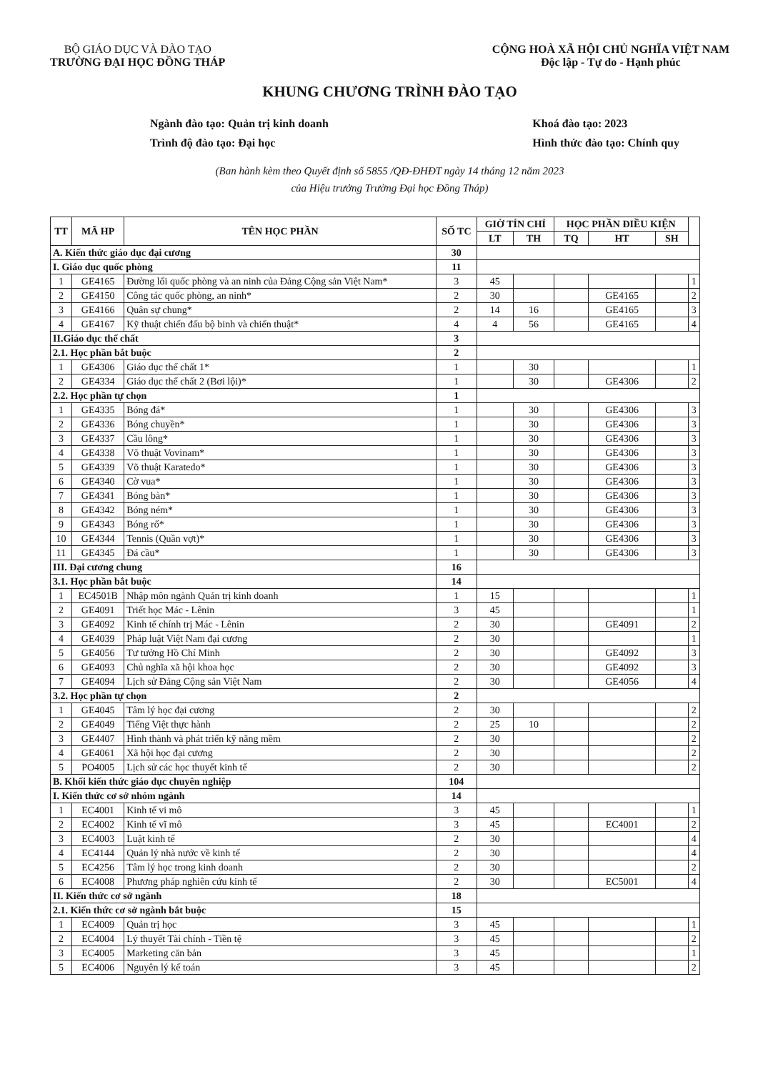BỘ GIÁO DỤC VÀ ĐÀO TẠO
TRƯỜNG ĐẠI HỌC ĐỒNG THÁP
CỘNG HOÀ XÃ HỘI CHỦ NGHĨA VIỆT NAM
Độc lập - Tự do - Hạnh phúc
KHUNG CHƯƠNG TRÌNH ĐÀO TẠO
Ngành đào tạo: Quản trị kinh doanh
Trình độ đào tạo: Đại học
Khoá đào tạo: 2023
Hình thức đào tạo: Chính quy
(Ban hành kèm theo Quyết định số 5855 /QĐ-ĐHĐT ngày 14 tháng 12 năm 2023
của Hiệu trưởng Trường Đại học Đồng Tháp)
| TT | MÃ HP | TÊN HỌC PHẦN | SỐ TC | GIỜ TÍN CHỈ | | HỌC PHẦN ĐIỀU KIỆN | | | |
| --- | --- | --- | --- | --- | --- | --- | --- | --- | --- |
| | | | | LT | TH | TQ | HT | SH | |
| A. Kiến thức giáo dục đại cương | | | 30 | | | | | | |
| I. Giáo dục quốc phòng | | | 11 | | | | | | |
| 1 | GE4165 | Đường lối quốc phòng và an ninh của Đảng Cộng sản Việt Nam* | 3 | 45 | | | | | 1 |
| 2 | GE4150 | Công tác quốc phòng, an ninh* | 2 | 30 | | | GE4165 | | 2 |
| 3 | GE4166 | Quân sự chung* | 2 | 14 | 16 | | GE4165 | | 3 |
| 4 | GE4167 | Kỹ thuật chiến đấu bộ binh và chiến thuật* | 4 | 4 | 56 | | GE4165 | | 4 |
| II.Giáo dục thể chất | | | 3 | | | | | | |
| 2.1. Học phần bắt buộc | | | 2 | | | | | | |
| 1 | GE4306 | Giáo dục thể chất 1* | 1 | | 30 | | | | 1 |
| 2 | GE4334 | Giáo dục thể chất 2 (Bơi lội)* | 1 | | 30 | | GE4306 | | 2 |
| 2.2. Học phần tự chọn | | | 1 | | | | | | |
| 1 | GE4335 | Bóng đá* | 1 | | 30 | | GE4306 | | 3 |
| 2 | GE4336 | Bóng chuyền* | 1 | | 30 | | GE4306 | | 3 |
| 3 | GE4337 | Cầu lông* | 1 | | 30 | | GE4306 | | 3 |
| 4 | GE4338 | Võ thuật Vovinam* | 1 | | 30 | | GE4306 | | 3 |
| 5 | GE4339 | Võ thuật Karatedo* | 1 | | 30 | | GE4306 | | 3 |
| 6 | GE4340 | Cờ vua* | 1 | | 30 | | GE4306 | | 3 |
| 7 | GE4341 | Bóng bàn* | 1 | | 30 | | GE4306 | | 3 |
| 8 | GE4342 | Bóng ném* | 1 | | 30 | | GE4306 | | 3 |
| 9 | GE4343 | Bóng rổ* | 1 | | 30 | | GE4306 | | 3 |
| 10 | GE4344 | Tennis (Quần vợt)* | 1 | | 30 | | GE4306 | | 3 |
| 11 | GE4345 | Đá cầu* | 1 | | 30 | | GE4306 | | 3 |
| III. Đại cương chung | | | 16 | | | | | | |
| 3.1. Học phần bắt buộc | | | 14 | | | | | | |
| 1 | EC4501B | Nhập môn ngành Quản trị kinh doanh | 1 | 15 | | | | | 1 |
| 2 | GE4091 | Triết học Mác - Lênin | 3 | 45 | | | | | 1 |
| 3 | GE4092 | Kinh tế chính trị Mác - Lênin | 2 | 30 | | | GE4091 | | 2 |
| 4 | GE4039 | Pháp luật Việt Nam đại cương | 2 | 30 | | | | | 1 |
| 5 | GE4056 | Tư tưởng Hồ Chí Minh | 2 | 30 | | | GE4092 | | 3 |
| 6 | GE4093 | Chủ nghĩa xã hội khoa học | 2 | 30 | | | GE4092 | | 3 |
| 7 | GE4094 | Lịch sử Đảng Cộng sản Việt Nam | 2 | 30 | | | GE4056 | | 4 |
| 3.2. Học phần tự chọn | | | 2 | | | | | | |
| 1 | GE4045 | Tâm lý học đại cương | 2 | 30 | | | | | 2 |
| 2 | GE4049 | Tiếng Việt thực hành | 2 | 25 | 10 | | | | 2 |
| 3 | GE4407 | Hình thành và phát triển kỹ năng mềm | 2 | 30 | | | | | 2 |
| 4 | GE4061 | Xã hội học đại cương | 2 | 30 | | | | | 2 |
| 5 | PO4005 | Lịch sử các học thuyết kinh tế | 2 | 30 | | | | | 2 |
| B. Khối kiến thức giáo dục chuyên nghiệp | | | 104 | | | | | | |
| I. Kiến thức cơ sở nhóm ngành | | | 14 | | | | | | |
| 1 | EC4001 | Kinh tế vi mô | 3 | 45 | | | | | 1 |
| 2 | EC4002 | Kinh tế vĩ mô | 3 | 45 | | | EC4001 | | 2 |
| 3 | EC4003 | Luật kinh tế | 2 | 30 | | | | | 4 |
| 4 | EC4144 | Quản lý nhà nước về kinh tế | 2 | 30 | | | | | 4 |
| 5 | EC4256 | Tâm lý học trong kinh doanh | 2 | 30 | | | | | 2 |
| 6 | EC4008 | Phương pháp nghiên cứu kinh tế | 2 | 30 | | | EC5001 | | 4 |
| II. Kiến thức cơ sở ngành | | | 18 | | | | | | |
| 2.1. Kiến thức cơ sở ngành bắt buộc | | | 15 | | | | | | |
| 1 | EC4009 | Quản trị học | 3 | 45 | | | | | 1 |
| 2 | EC4004 | Lý thuyết Tài chính - Tiền tệ | 3 | 45 | | | | | 2 |
| 3 | EC4005 | Marketing căn bản | 3 | 45 | | | | | 1 |
| 5 | EC4006 | Nguyên lý kế toán | 3 | 45 | | | | | 2 |